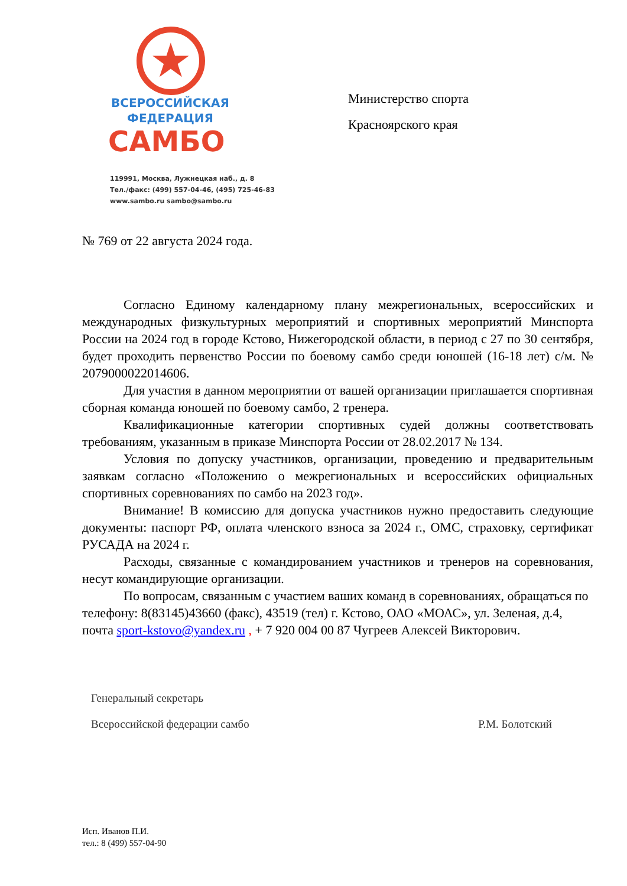★
ВСЕРОССИЙСКАЯ
ФЕДЕРАЦИЯ
САМБО
119991, Москва, Лужнецкая наб., д. 8
Тел./факс: (499) 557-04-46, (495) 725-46-83
www.sambo.ru sambo@sambo.ru
Министерство спорта
Красноярского края
№ 769 от 22 августа 2024 года.
Согласно Единому календарному плану межрегиональных, всероссийских и международных физкультурных мероприятий и спортивных мероприятий Минспорта России на 2024 год в городе Кстово, Нижегородской области, в период с 27 по 30 сентября, будет проходить первенство России по боевому самбо среди юношей (16-18 лет) с/м. № 2079000022014606.
Для участия в данном мероприятии от вашей организации приглашается спортивная сборная команда юношей по боевому самбо, 2 тренера.
Квалификационные категории спортивных судей должны соответствовать требованиям, указанным в приказе Минспорта России от 28.02.2017 № 134.
Условия по допуску участников, организации, проведению и предварительным заявкам согласно «Положению о межрегиональных и всероссийских официальных спортивных соревнованиях по самбо на 2023 год».
Внимание! В комиссию для допуска участников нужно предоставить следующие документы: паспорт РФ, оплата членского взноса за 2024 г., ОМС, страховку, сертификат РУСАДА на 2024 г.
Расходы, связанные с командированием участников и тренеров на соревнования, несут командирующие организации.
По вопросам, связанным с участием ваших команд в соревнованиях, обращаться по телефону: 8(83145)43660 (факс), 43519 (тел) г. Кстово, ОАО «МОАС», ул. Зеленая, д.4, почта sport-kstovo@yandex.ru , + 7 920 004 00 87 Чугреев Алексей Викторович.
Генеральный секретарь
Всероссийской федерации самбо
Р.М. Болотский
Исп. Иванов П.И.
тел.: 8 (499) 557-04-90